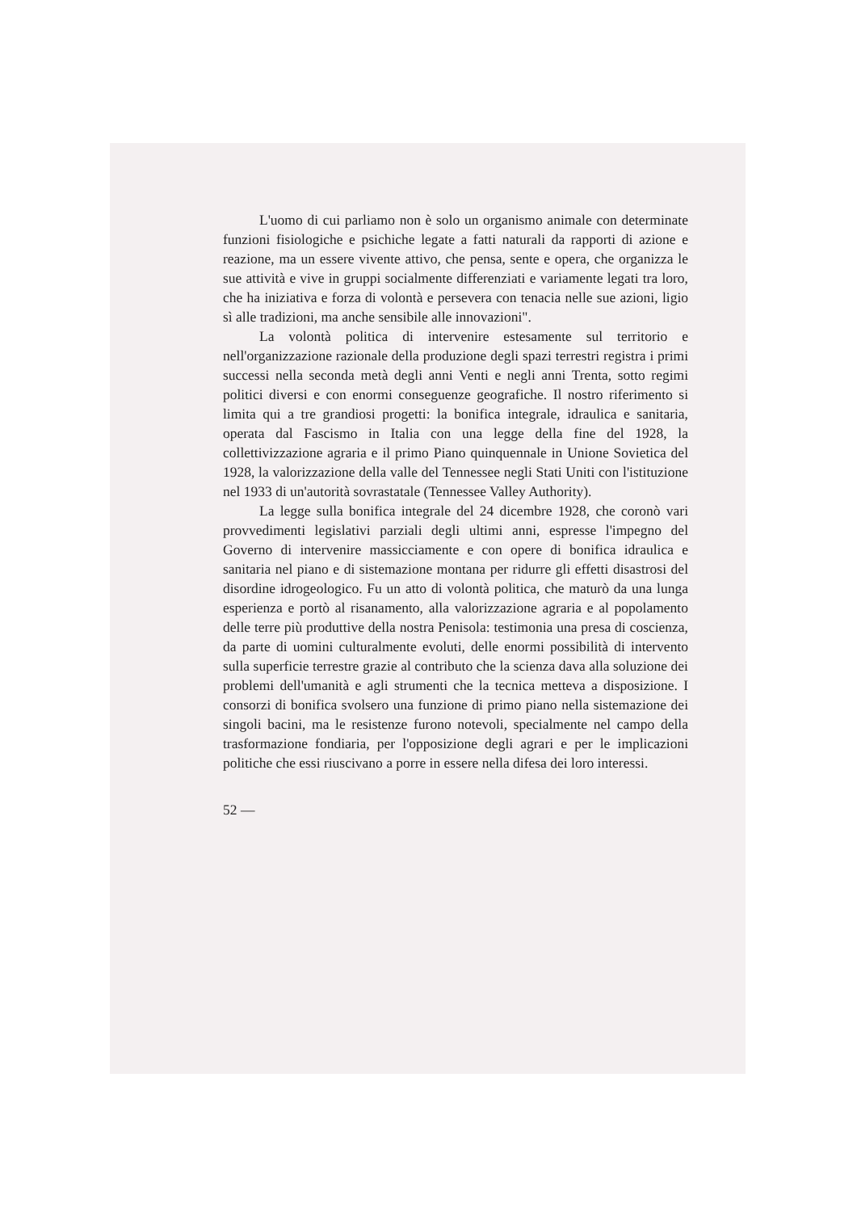L'uomo di cui parliamo non è solo un organismo animale con determinate funzioni fisiologiche e psichiche legate a fatti naturali da rapporti di azione e reazione, ma un essere vivente attivo, che pensa, sente e opera, che organizza le sue attività e vive in gruppi socialmente differenziati e variamente legati tra loro, che ha iniziativa e forza di volontà e persevera con tenacia nelle sue azioni, ligio sì alle tradizioni, ma anche sensibile alle innovazioni".
La volontà politica di intervenire estesamente sul territorio e nell'organizzazione razionale della produzione degli spazi terrestri registra i primi successi nella seconda metà degli anni Venti e negli anni Trenta, sotto regimi politici diversi e con enormi conseguenze geografiche. Il nostro riferimento si limita qui a tre grandiosi progetti: la bonifica integrale, idraulica e sanitaria, operata dal Fascismo in Italia con una legge della fine del 1928, la collettivizzazione agraria e il primo Piano quinquennale in Unione Sovietica del 1928, la valorizzazione della valle del Tennessee negli Stati Uniti con l'istituzione nel 1933 di un'autorità sovrastatale (Tennessee Valley Authority).
La legge sulla bonifica integrale del 24 dicembre 1928, che coronò vari provvedimenti legislativi parziali degli ultimi anni, espresse l'impegno del Governo di intervenire massicciamente e con opere di bonifica idraulica e sanitaria nel piano e di sistemazione montana per ridurre gli effetti disastrosi del disordine idrogeologico. Fu un atto di volontà politica, che maturò da una lunga esperienza e portò al risanamento, alla valorizzazione agraria e al popolamento delle terre più produttive della nostra Penisola: testimonia una presa di coscienza, da parte di uomini culturalmente evoluti, delle enormi possibilità di intervento sulla superficie terrestre grazie al contributo che la scienza dava alla soluzione dei problemi dell'umanità e agli strumenti che la tecnica metteva a disposizione. I consorzi di bonifica svolsero una funzione di primo piano nella sistemazione dei singoli bacini, ma le resistenze furono notevoli, specialmente nel campo della trasformazione fondiaria, per l'opposizione degli agrari e per le implicazioni politiche che essi riuscivano a porre in essere nella difesa dei loro interessi.
52 —